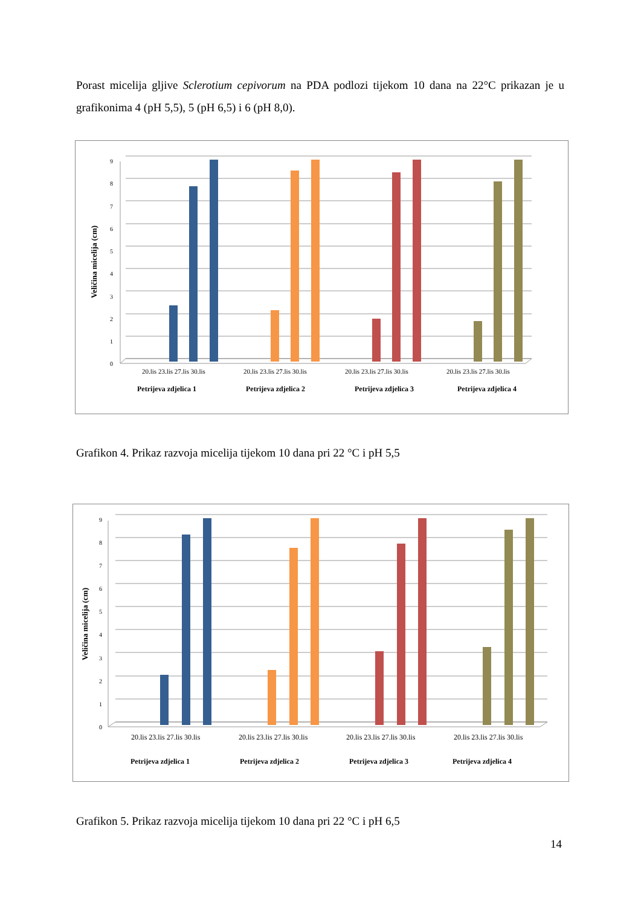Porast micelija gljive Sclerotium cepivorum na PDA podlozi tijekom 10 dana na 22°C prikazan je u grafikonima 4 (pH 5,5), 5 (pH 6,5) i 6 (pH 8,0).
0
1
2
3
4
5
6
7
8
9
Veličina micelija (cm)
20.lis 23.lis 27.lis 30.lis
20.lis 23.lis 27.lis 30.lis
20.lis 23.lis 27.lis 30.lis
20.lis 23.lis 27.lis 30.lis
Petrijeva zdjelica 1
Petrijeva zdjelica 2
Petrijeva zdjelica 3
Petrijeva zdjelica 4
Grafikon 4. Prikaz razvoja micelija tijekom 10 dana pri 22 °C i pH 5,5
0
1
2
3
4
5
6
7
8
9
Veličina micelija (cm)
20.lis 23.lis 27.lis 30.lis
20.lis 23.lis 27.lis 30.lis
20.lis 23.lis 27.lis 30.lis
20.lis 23.lis 27.lis 30.lis
Petrijeva zdjelica 1
Petrijeva zdjelica 2
Petrijeva zdjelica 3
Petrijeva zdjelica 4
Grafikon 5. Prikaz razvoja micelija tijekom 10 dana pri 22 °C i pH 6,5
14